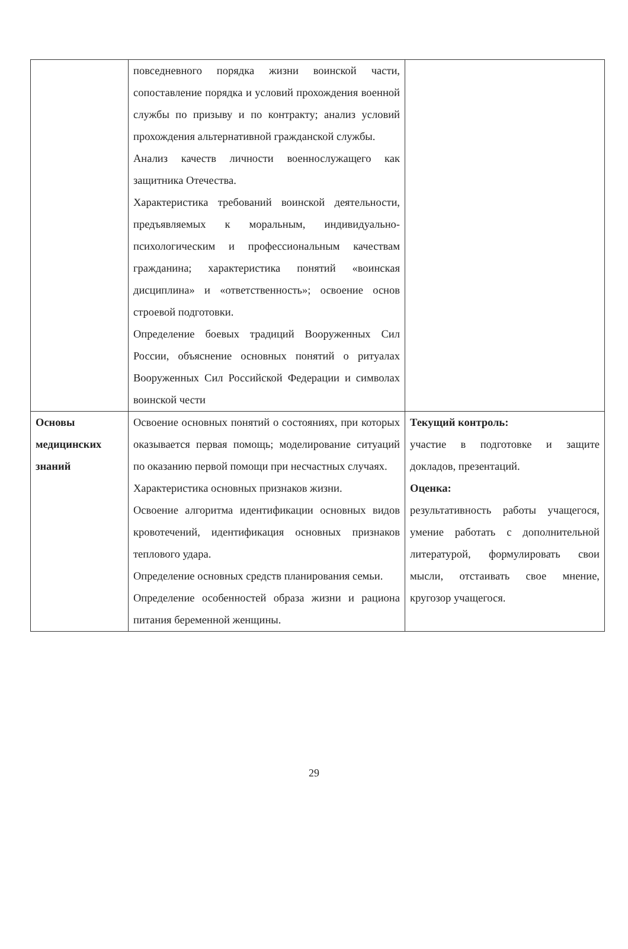| | повседневного порядка жизни воинской части, сопоставление порядка и условий прохождения военной службы по призыву и по контракту; анализ условий прохождения альтернативной гражданской службы. Анализ качеств личности военнослужащего как защитника Отечества. Характеристика требований воинской деятельности, предъявляемых к моральным, индивидуально-психологическим и профессиональным качествам гражданина; характеристика понятий «воинская дисциплина» и «ответственность»; освоение основ строевой подготовки. Определение боевых традиций Вооруженных Сил России, объяснение основных понятий о ритуалах Вооруженных Сил Российской Федерации и символах воинской чести | |
| Основы медицинских знаний | Освоение основных понятий о состояниях, при которых оказывается первая помощь; моделирование ситуаций по оказанию первой помощи при несчастных случаях. Характеристика основных признаков жизни. Освоение алгоритма идентификации основных видов кровотечений, идентификация основных признаков теплового удара. Определение основных средств планирования семьи. Определение особенностей образа жизни и рациона питания беременной женщины. | Текущий контроль: участие в подготовке и защите докладов, презентаций. Оценка: результативность работы учащегося, умение работать с дополнительной литературой, формулировать свои мысли, отстаивать свое мнение, кругозор учащегося. |
29